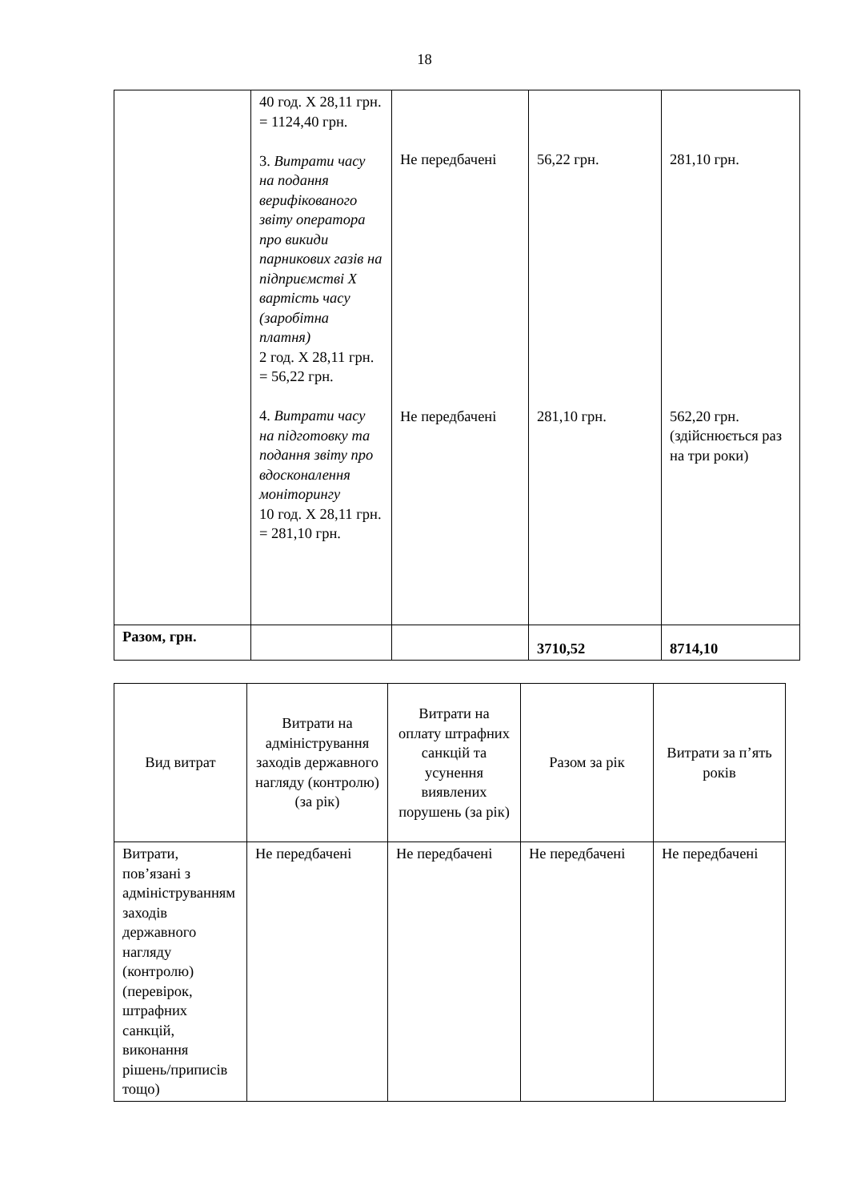18
| | 40 год. Х 28,11 грн. = 1124,40 грн. 3. Витрати часу на подання верифікованого звіту оператора про викиди парникових газів на підприємстві Х вартість часу (заробітна платня) 2 год. Х 28,11 грн. = 56,22 грн. 4. Витрати часу на підготовку та подання звіту про вдосконалення моніторингу 10 год. Х 28,11 грн. = 281,10 грн. | Не передбачені Не передбачені | 56,22 грн. 281,10 грн. | 281,10 грн. 562,20 грн. (здійснюється раз на три роки) |
| Разом, грн. | | | 3710,52 | 8714,10 |
| Вид витрат | Витрати на адміністрування заходів державного нагляду (контролю) (за рік) | Витрати на оплату штрафних санкцій та усунення виявлених порушень (за рік) | Разом за рік | Витрати за п’ять років |
| --- | --- | --- | --- | --- |
| Витрати, пов’язані з адмініструванням заходів державного нагляду (контролю) (перевірок, штрафних санкцій, виконання рішень/приписів тощо) | Не передбачені | Не передбачені | Не передбачені | Не передбачені |